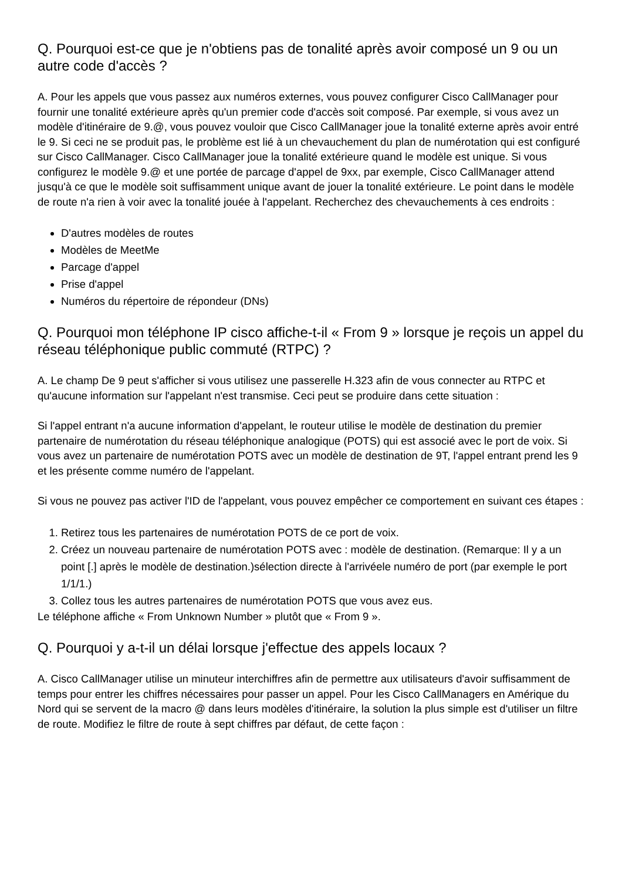Q. Pourquoi est-ce que je n'obtiens pas de tonalité après avoir composé un 9 ou un autre code d'accès ?
A. Pour les appels que vous passez aux numéros externes, vous pouvez configurer Cisco CallManager pour fournir une tonalité extérieure après qu'un premier code d'accès soit composé. Par exemple, si vous avez un modèle d'itinéraire de 9.@, vous pouvez vouloir que Cisco CallManager joue la tonalité externe après avoir entré le 9. Si ceci ne se produit pas, le problème est lié à un chevauchement du plan de numérotation qui est configuré sur Cisco CallManager. Cisco CallManager joue la tonalité extérieure quand le modèle est unique. Si vous configurez le modèle 9.@ et une portée de parcage d'appel de 9xx, par exemple, Cisco CallManager attend jusqu'à ce que le modèle soit suffisamment unique avant de jouer la tonalité extérieure. Le point dans le modèle de route n'a rien à voir avec la tonalité jouée à l'appelant. Recherchez des chevauchements à ces endroits :
D'autres modèles de routes
Modèles de MeetMe
Parcage d'appel
Prise d'appel
Numéros du répertoire de répondeur (DNs)
Q. Pourquoi mon téléphone IP cisco affiche-t-il « From 9 » lorsque je reçois un appel du réseau téléphonique public commuté (RTPC) ?
A. Le champ De 9 peut s'afficher si vous utilisez une passerelle H.323 afin de vous connecter au RTPC et qu'aucune information sur l'appelant n'est transmise. Ceci peut se produire dans cette situation :
Si l'appel entrant n'a aucune information d'appelant, le routeur utilise le modèle de destination du premier partenaire de numérotation du réseau téléphonique analogique (POTS) qui est associé avec le port de voix. Si vous avez un partenaire de numérotation POTS avec un modèle de destination de 9T, l'appel entrant prend les 9 et les présente comme numéro de l'appelant.
Si vous ne pouvez pas activer l'ID de l'appelant, vous pouvez empêcher ce comportement en suivant ces étapes :
1. Retirez tous les partenaires de numérotation POTS de ce port de voix.
2. Créez un nouveau partenaire de numérotation POTS avec : modèle de destination. (Remarque: Il y a un point [.] après le modèle de destination.)sélection directe à l'arrivéele numéro de port (par exemple le port 1/1/1.)
3. Collez tous les autres partenaires de numérotation POTS que vous avez eus.
Le téléphone affiche « From Unknown Number » plutôt que « From 9 ».
Q. Pourquoi y a-t-il un délai lorsque j'effectue des appels locaux ?
A. Cisco CallManager utilise un minuteur interchiffres afin de permettre aux utilisateurs d'avoir suffisamment de temps pour entrer les chiffres nécessaires pour passer un appel. Pour les Cisco CallManagers en Amérique du Nord qui se servent de la macro @ dans leurs modèles d'itinéraire, la solution la plus simple est d'utiliser un filtre de route. Modifiez le filtre de route à sept chiffres par défaut, de cette façon :